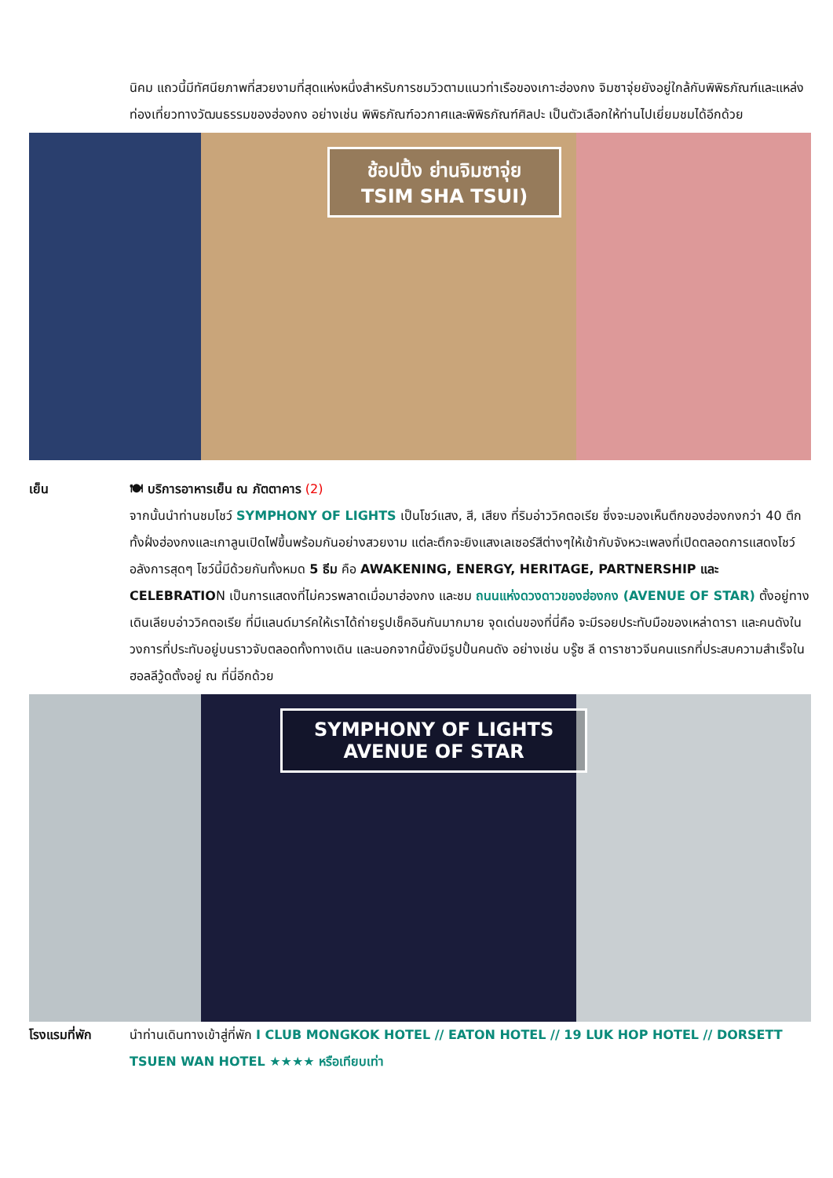นิคม แถวนี้มีทัศนียภาพที่สวยงามที่สุดแห่งหนึ่งสำหรับการชมวิวตามแนวท่าเรือของเกาะฮ่องกง จิมซาจุ่ยยังอยู่ใกล้กับพิพิธภัณฑ์และแหล่งท่องเที่ยวทางวัฒนธรรมของฮ่องกง อย่างเช่น พิพิธภัณฑ์อวกาศและพิพิธภัณฑ์ศิลปะ เป็นตัวเลือกให้ท่านไปเยี่ยมชมได้อีกด้วย
ช้อปปิ้ง ย่านจิมซาจุ่ย
TSIM SHA TSUI)
เย็น 🍽 บริการอาหารเย็น ณ ภัตตาคาร (2)
จากนั้นนำท่านชมโชว์ SYMPHONY OF LIGHTS เป็นโชว์แสง, สี, เสียง ที่ริมอ่าววิคตอเรีย ซึ่งจะมองเห็นตึกของฮ่องกงกว่า 40 ตึกทั้งฝั่งฮ่องกงและเกาลูนเปิดไฟขึ้นพร้อมกันอย่างสวยงาม แต่ละตึกจะยิงแสงเลเซอร์สีต่างๆให้เข้ากับจังหวะเพลงที่เปิดตลอดการแสดงโชว์ อลังการสุดๆ โชว์นี้มีด้วยกันทั้งหมด 5 ธีม คือ AWAKENING, ENERGY, HERITAGE, PARTNERSHIP และ CELEBRATION เป็นการแสดงที่ไม่ควรพลาดเมื่อมาฮ่องกง และชม ถนนแห่งดวงดาวของฮ่องกง (AVENUE OF STAR) ตั้งอยู่ทางเดินเลียบอ่าววิคตอเรีย ที่มีแลนด์มาร์คให้เราได้ถ่ายรูปเช็คอินกันมากมาย จุดเด่นของที่นี่คือ จะมีรอยประทับมือของเหล่าดารา และคนดังในวงการที่ประทับอยู่บนราวจับตลอดทั้งทางเดิน และนอกจากนี้ยังมีรูปปั้นคนดัง อย่างเช่น บรู๊ซ ลี ดาราชาวจีนคนแรกที่ประสบความสำเร็จในฮอลลีวู้ดตั้งอยู่ ณ ที่นี่อีกด้วย
SYMPHONY OF LIGHTS
AVENUE OF STAR
โรงแรมที่พัก นำท่านเดินทางเข้าสู่ที่พัก I CLUB MONGKOK HOTEL // EATON HOTEL // 19 LUK HOP HOTEL // DORSETT TSUEN WAN HOTEL ★★★★ หรือเทียบเท่า